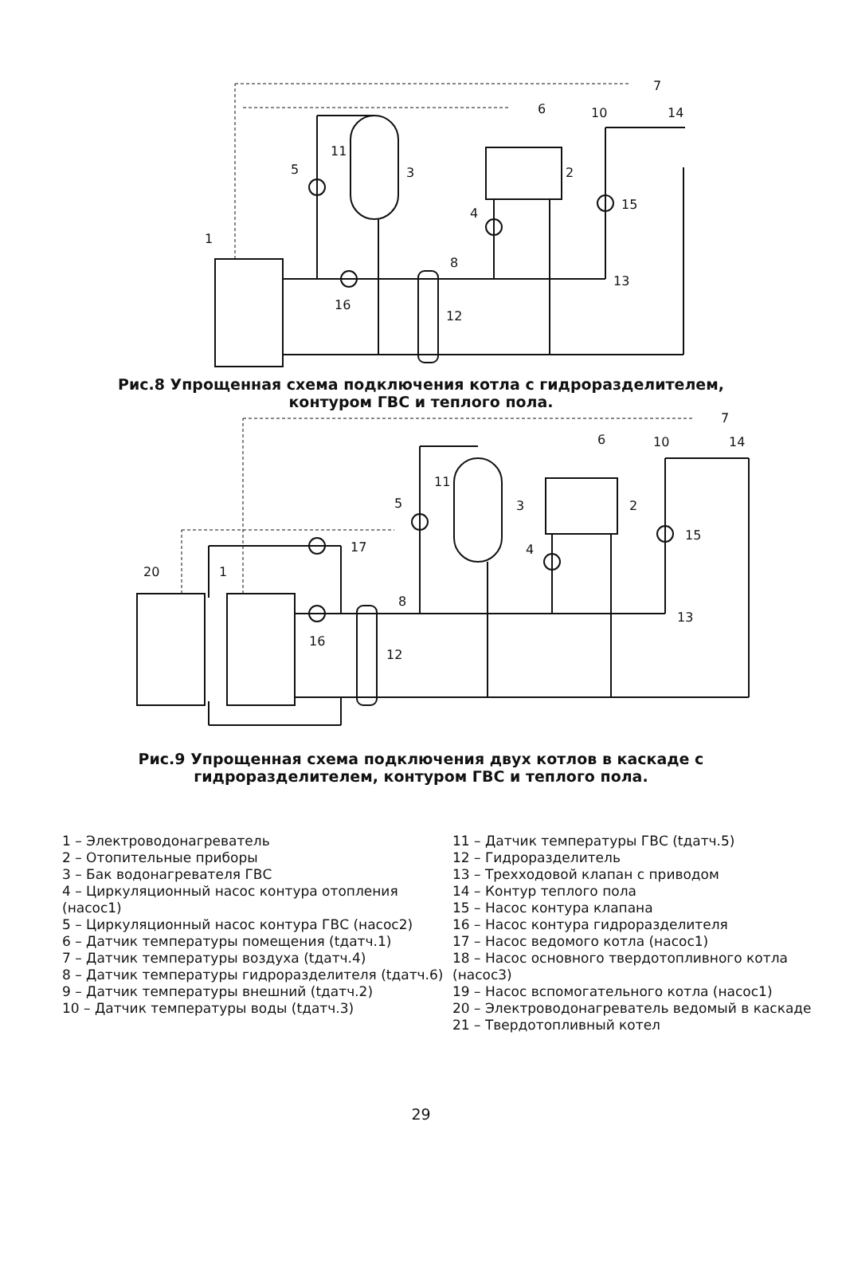1
5
3
2
4
15
16
12
13
8
10
14
7
6
11
Рис.8 Упрощенная схема подключения котла с гидроразделителем,
контуром ГВС и теплого пола.
20
1
5
3
2
4
15
16
12
13
8
10
14
7
6
11
17
Рис.9 Упрощенная схема подключения двух котлов в каскаде с
гидроразделителем, контуром ГВС и теплого пола.
1 – Электроводонагреватель
2 – Отопительные приборы
3 – Бак водонагревателя ГВС
4 – Циркуляционный насос контура отопления (насос1)
5 – Циркуляционный насос контура ГВС (насос2)
6 – Датчик температуры помещения (tдатч.1)
7 – Датчик температуры воздуха (tдатч.4)
8 – Датчик температуры гидроразделителя (tдатч.6)
9 – Датчик температуры внешний (tдатч.2)
10 – Датчик температуры воды (tдатч.3)
11 – Датчик температуры ГВС (tдатч.5)
12 – Гидроразделитель
13 – Трехходовой клапан с приводом
14 – Контур теплого пола
15 – Насос контура клапана
16 – Насос контура гидроразделителя
17 – Насос ведомого котла (насос1)
18 – Насос основного твердотопливного котла (насос3)
19 – Насос вспомогательного котла (насос1)
20 – Электроводонагреватель ведомый в каскаде
21 – Твердотопливный котел
29